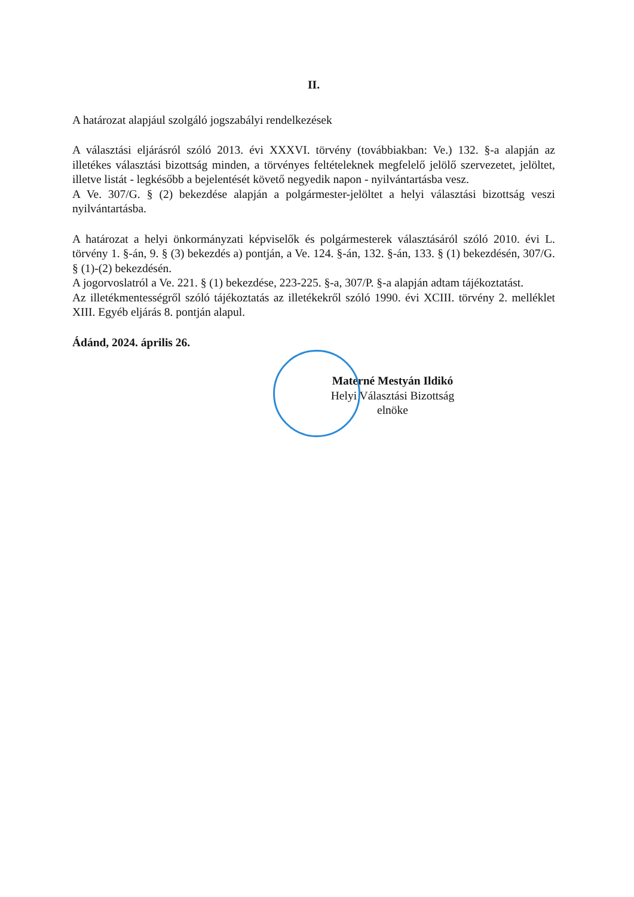II.
A határozat alapjául szolgáló jogszabályi rendelkezések
A választási eljárásról szóló 2013. évi XXXVI. törvény (továbbiakban: Ve.) 132. §-a alapján az illetékes választási bizottság minden, a törvényes feltételeknek megfelelő jelölő szervezetet, jelöltet, illetve listát - legkésőbb a bejelentését követő negyedik napon - nyilvántartásba vesz.
A Ve. 307/G. § (2) bekezdése alapján a polgármester-jelöltet a helyi választási bizottság veszi nyilvántartásba.
A határozat a helyi önkormányzati képviselők és polgármesterek választásáról szóló 2010. évi L. törvény 1. §-án, 9. § (3) bekezdés a) pontján, a Ve. 124. §-án, 132. §-án, 133. § (1) bekezdésén, 307/G. § (1)-(2) bekezdésén.
A jogorvoslatról a Ve. 221. § (1) bekezdése, 223-225. §-a, 307/P. §-a alapján adtam tájékoztatást.
Az illetékmentességről szóló tájékoztatás az illetékekről szóló 1990. évi XCIII. törvény 2. melléklet XIII. Egyéb eljárás 8. pontján alapul.
Ádánd, 2024. április 26.
Materné Mestyán Ildikó
Helyi Választási Bizottság
elnöke